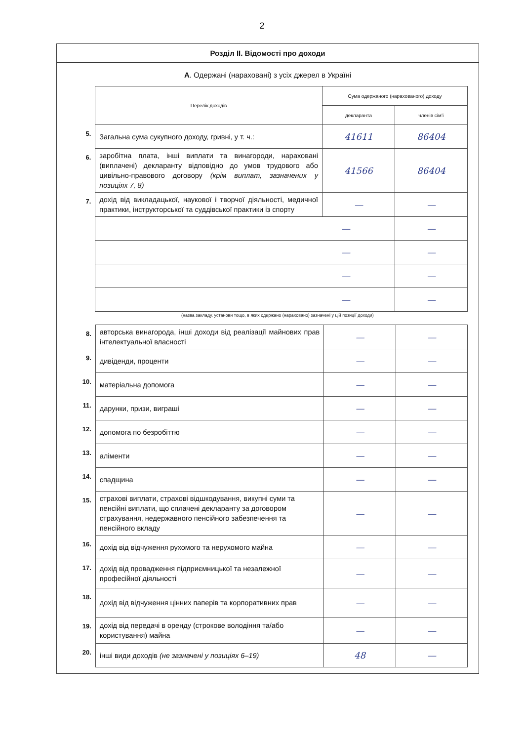2
Розділ II. Відомості про доходи
А. Одержані (нараховані) з усіх джерел в Україні
| | Перелік доходів | Сума одержаного (нарахованого) доходу | |
| | | декларанта | членів сім'ї |
| 5. | Загальна сума сукупного доходу, гривні, у т. ч.: | 41611 | 86404 |
| 6. | заробітна плата, інші виплати та винагороди, нараховані (виплачені) декларанту відповідно до умов трудового або цивільно-правового договору (крім виплат, зазначених у позиціях 7, 8) | 41566 | 86404 |
| 7. | дохід від викладацької, наукової і творчої діяльності, медичної практики, інструкторської та суддівської практики із спорту | — | — |
| | — | | — |
| | — | | — |
| | — | | — |
| | — | | — |
(назва закладу, установи тощо, в яких одержано (нараховано) зазначені у цій позиції доходи)
| 8. | авторська винагорода, інші доходи від реалізації майнових прав інтелектуальної власності | — | — |
| 9. | дивіденди, проценти | — | — |
| 10. | матеріальна допомога | — | — |
| 11. | дарунки, призи, виграші | — | — |
| 12. | допомога по безробіттю | — | — |
| 13. | аліменти | — | — |
| 14. | спадщина | — | — |
| 15. | страхові виплати, страхові відшкодування, викупні суми та пенсійні виплати, що сплачені декларанту за договором страхування, недержавного пенсійного забезпечення та пенсійного вкладу | — | — |
| 16. | дохід від відчуження рухомого та нерухомого майна | — | — |
| 17. | дохід від провадження підприємницької та незалежної професійної діяльності | — | — |
| 18. | дохід від відчуження цінних паперів та корпоративних прав | — | — |
| 19. | дохід від передачі в оренду (строкове володіння та/або користування) майна | — | — |
| 20. | інші види доходів (не зазначені у позиціях 6–19) | 48 | — |